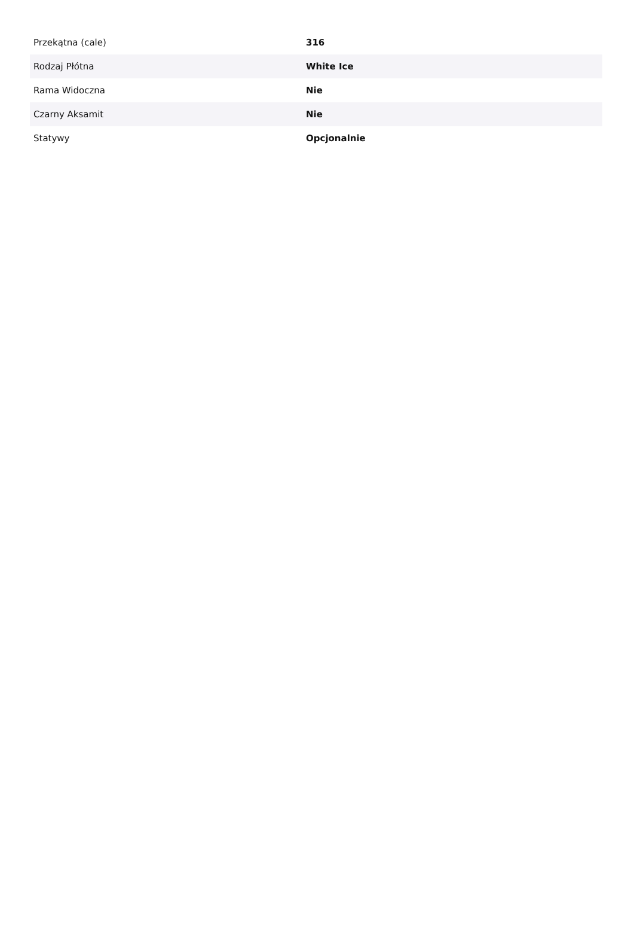| Przekątna (cale) | 316 |
| Rodzaj Płótna | White Ice |
| Rama Widoczna | Nie |
| Czarny Aksamit | Nie |
| Statywy | Opcjonalnie |